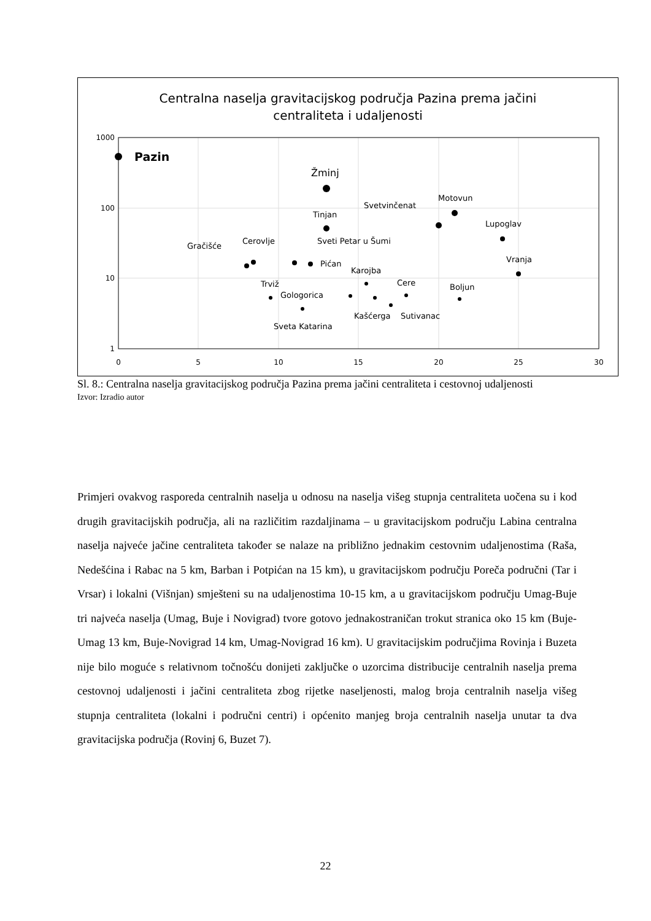Centralna naselja gravitacijskog područja Pazina prema jačini
centraliteta i udaljenosti
1000
100
10
1
0
5
10
15
20
25
30
Pazin
Žminj
Tinjan
Svetvinčenat
Motovun
Lupoglav
Vranja
Gračišće
Cerovlje
Sveti Petar u Šumi
Pićan
Karojba
Cere
Boljun
Trviž
Gologorica
Kašćerga
Sutivanac
Sveta Katarina
Sl. 8.: Centralna naselja gravitacijskog područja Pazina prema jačini centraliteta i cestovnoj udaljenosti
Izvor: Izradio autor
Primjeri ovakvog rasporeda centralnih naselja u odnosu na naselja višeg stupnja centraliteta uočena su i kod drugih gravitacijskih područja, ali na različitim razdaljinama – u gravitacijskom području Labina centralna naselja najveće jačine centraliteta također se nalaze na približno jednakim cestovnim udaljenostima (Raša, Nedešćina i Rabac na 5 km, Barban i Potpićan na 15 km), u gravitacijskom području Poreča područni (Tar i Vrsar) i lokalni (Višnjan) smješteni su na udaljenostima 10-15 km, a u gravitacijskom području Umag-Buje tri najveća naselja (Umag, Buje i Novigrad) tvore gotovo jednakostraničan trokut stranica oko 15 km (Buje-Umag 13 km, Buje-Novigrad 14 km, Umag-Novigrad 16 km). U gravitacijskim područjima Rovinja i Buzeta nije bilo moguće s relativnom točnošću donijeti zaključke o uzorcima distribucije centralnih naselja prema cestovnoj udaljenosti i jačini centraliteta zbog rijetke naseljenosti, malog broja centralnih naselja višeg stupnja centraliteta (lokalni i područni centri) i općenito manjeg broja centralnih naselja unutar ta dva gravitacijska područja (Rovinj 6, Buzet 7).
22